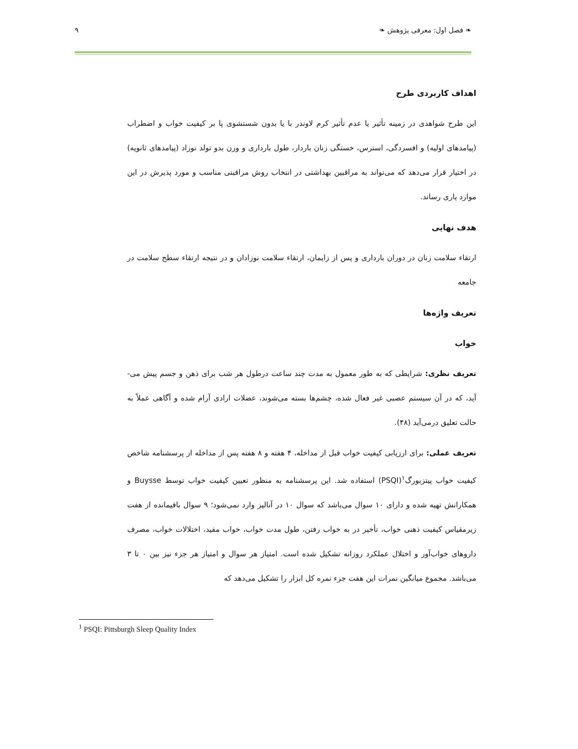❧ فصل اول: معرفی پژوهش ❧ ۹
اهداف کاربردی طرح
این طرح شواهدی در زمینه تأثیر یا عدم تأثیر کرم لاوندر با یا بدون شستشوی پا بر کیفیت خواب و اضطراب (پیامدهای اولیه) و افسردگی، استرس، خستگی زنان باردار، طول بارداری و وزن بدو تولد نوزاد (پیامدهای ثانویه) در اختیار قرار می‌دهد که می‌تواند به مراقبین بهداشتی در انتخاب روش مراقبتی مناسب و مورد پذیرش در این موارد یاری رساند.
هدف نهایی
ارتقاء سلامت زنان در دوران بارداری و پس از زایمان، ارتقاء سلامت نوزادان و در نتیجه ارتقاء سطح سلامت در جامعه
تعریف واژه‌ها
خواب
تعریف نظری: شرایطی که به طور معمول به مدت چند ساعت درطول هر شب برای ذهن و جسم پیش می-آید، که در آن سیستم عصبی غیر فعال شده، چشم‌ها بسته می‌شوند، عضلات ارادی آرام شده و آگاهی عملاً به حالت تعلیق درمی‌آید (۴۸).
تعریف عملی: برای ارزیابی کیفیت خواب قبل از مداخله، ۴ هفته و ۸ هفته پس از مداخله از پرسشنامه شاخص کیفیت خواب پیتزبورگ<sup>۱</sup>(PSQI) استفاده شد. این پرسشنامه به منظور تعیین کیفیت خواب توسط Buysse و همکارانش تهیه شده و دارای ۱۰ سوال می‌باشد که سوال ۱۰ در آنالیز وارد نمی‌شود؛ ۹ سوال باقیمانده از هفت زیرمقیاس کیفیت ذهنی خواب، تأخیر در به خواب رفتن، طول مدت خواب، خواب مفید، اختلالات خواب، مصرف داروهای خواب‌آور و اختلال عملکرد روزانه تشکیل شده است. امتیاز هر سوال و امتیاز هر جزء نیز بین ۰ تا ۳ می‌باشد. مجموع میانگین نمرات این هفت جزء نمره کل ابزار را تشکیل می‌دهد که
<sup>1</sup> PSQI: Pittsburgh Sleep Quality Index